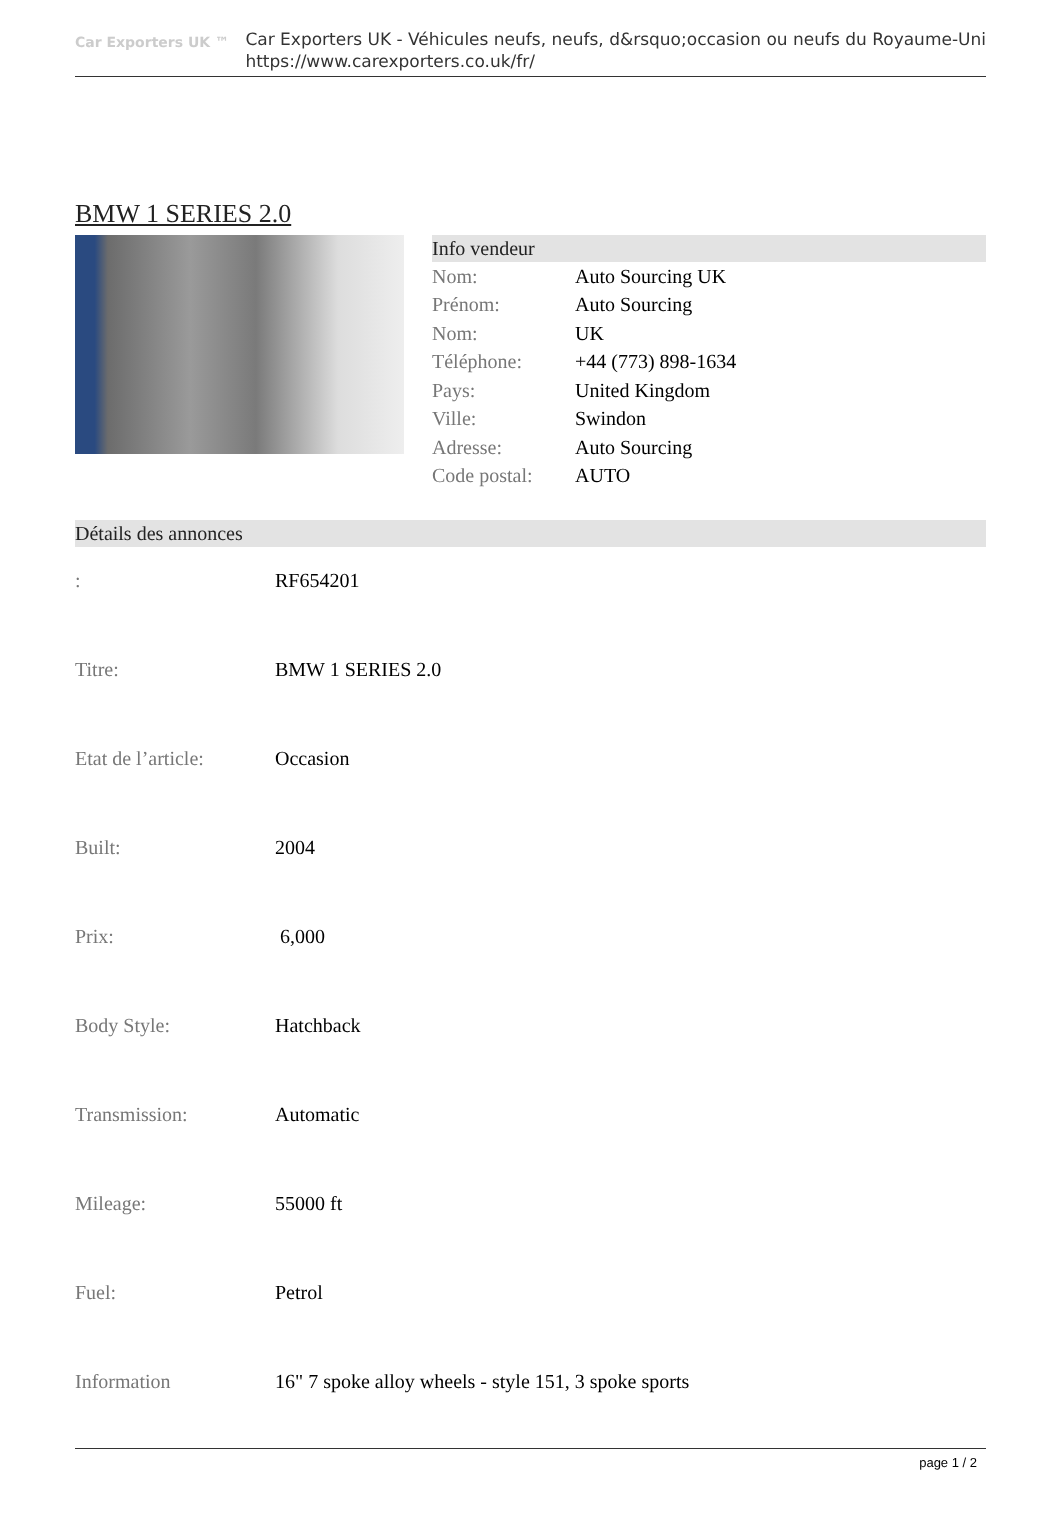Car Exporters UK ™
Car Exporters UK - Véhicules neufs, neufs, d&rsquo;occasion ou neufs du Royaume-Uni
https://www.carexporters.co.uk/fr/
BMW 1 SERIES 2.0
Info vendeur
| Nom: | Auto Sourcing UK |
| Prénom: | Auto Sourcing |
| Nom: | UK |
| Téléphone: | +44 (773) 898-1634 |
| Pays: | United Kingdom |
| Ville: | Swindon |
| Adresse: | Auto Sourcing |
| Code postal: | AUTO |
Détails des annonces
| : | RF654201 |
| Titre: | BMW 1 SERIES 2.0 |
| Etat de l’article: | Occasion |
| Built: | 2004 |
| Prix: | 6,000 |
| Body Style: | Hatchback |
| Transmission: | Automatic |
| Mileage: | 55000 ft |
| Fuel: | Petrol |
| Information | 16" 7 spoke alloy wheels - style 151, 3 spoke sports |
page 1 / 2